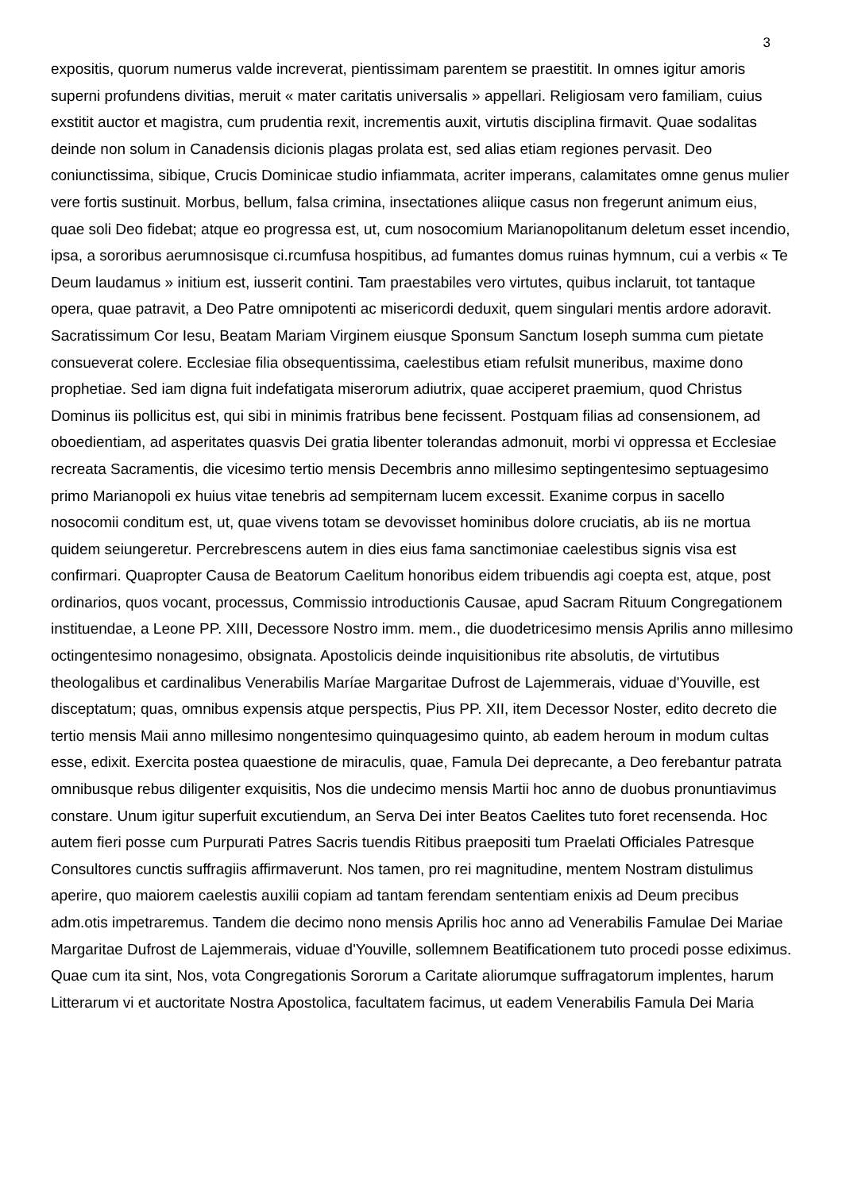3
expositis, quorum numerus valde increverat, pientissimam parentem se praestitit. In omnes igitur amoris superni profundens divitias, meruit « mater caritatis universalis » appellari. Religiosam vero familiam, cuius exstitit auctor et magistra, cum prudentia rexit, incrementis auxit, virtutis disciplina firmavit. Quae sodalitas deinde non solum in Canadensis dicionis plagas prolata est, sed alias etiam regiones pervasit. Deo coniunctissima, sibique, Crucis Dominicae studio infiammata, acriter imperans, calamitates omne genus mulier vere fortis sustinuit. Morbus, bellum, falsa crimina, insectationes aliique casus non fregerunt animum eius, quae soli Deo fidebat; atque eo progressa est, ut, cum nosocomium Marianopolitanum deletum esset incendio, ipsa, a sororibus aerumnosisque ci.rcumfusa hospitibus, ad fumantes domus ruinas hymnum, cui a verbis « Te Deum laudamus » initium est, iusserit contini. Tam praestabiles vero virtutes, quibus inclaruit, tot tantaque opera, quae patravit, a Deo Patre omnipotenti ac misericordi deduxit, quem singulari mentis ardore adoravit. Sacratissimum Cor Iesu, Beatam Mariam Virginem eiusque Sponsum Sanctum Ioseph summa cum pietate consueverat colere. Ecclesiae filia obsequentissima, caelestibus etiam refulsit muneribus, maxime dono prophetiae. Sed iam digna fuit indefatigata miserorum adiutrix, quae acciperet praemium, quod Christus Dominus iis pollicitus est, qui sibi in minimis fratribus bene fecissent. Postquam filias ad consensionem, ad oboedientiam, ad asperitates quasvis Dei gratia libenter tolerandas admonuit, morbi vi oppressa et Ecclesiae recreata Sacramentis, die vicesimo tertio mensis Decembris anno millesimo septingentesimo septuagesimo primo Marianopoli ex huius vitae tenebris ad sempiternam lucem excessit. Exanime corpus in sacello nosocomii conditum est, ut, quae vivens totam se devovisset hominibus dolore cruciatis, ab iis ne mortua quidem seiungeretur. Percrebrescens autem in dies eius fama sanctimoniae caelestibus signis visa est confirmari. Quapropter Causa de Beatorum Caelitum honoribus eidem tribuendis agi coepta est, atque, post ordinarios, quos vocant, processus, Commissio introductionis Causae, apud Sacram Rituum Congregationem instituendae, a Leone PP. XIII, Decessore Nostro imm. mem., die duodetricesimo mensis Aprilis anno millesimo octingentesimo nonagesimo, obsignata. Apostolicis deinde inquisitionibus rite absolutis, de virtutibus theologalibus et cardinalibus Venerabilis Maríae Margaritae Dufrost de Lajemmerais, viduae d'Youville, est disceptatum; quas, omnibus expensis atque perspectis, Pius PP. XII, item Decessor Noster, edito decreto die tertio mensis Maii anno millesimo nongentesimo quinquagesimo quinto, ab eadem heroum in modum cultas esse, edixit. Exercita postea quaestione de miraculis, quae, Famula Dei deprecante, a Deo ferebantur patrata omnibusque rebus diligenter exquisitis, Nos die undecimo mensis Martii hoc anno de duobus pronuntiavimus constare. Unum igitur superfuit excutiendum, an Serva Dei inter Beatos Caelites tuto foret recensenda. Hoc autem fieri posse cum Purpurati Patres Sacris tuendis Ritibus praepositi tum Praelati Officiales Patresque Consultores cunctis suffragiis affirmaverunt. Nos tamen, pro rei magnitudine, mentem Nostram distulimus aperire, quo maiorem caelestis auxilii copiam ad tantam ferendam sententiam enixis ad Deum precibus adm.otis impetraremus. Tandem die decimo nono mensis Aprilis hoc anno ad Venerabilis Famulae Dei Mariae Margaritae Dufrost de Lajemmerais, viduae d'Youville, sollemnem Beatificationem tuto procedi posse ediximus. Quae cum ita sint, Nos, vota Congregationis Sororum a Caritate aliorumque suffragatorum implentes, harum Litterarum vi et auctoritate Nostra Apostolica, facultatem facimus, ut eadem Venerabilis Famula Dei Maria